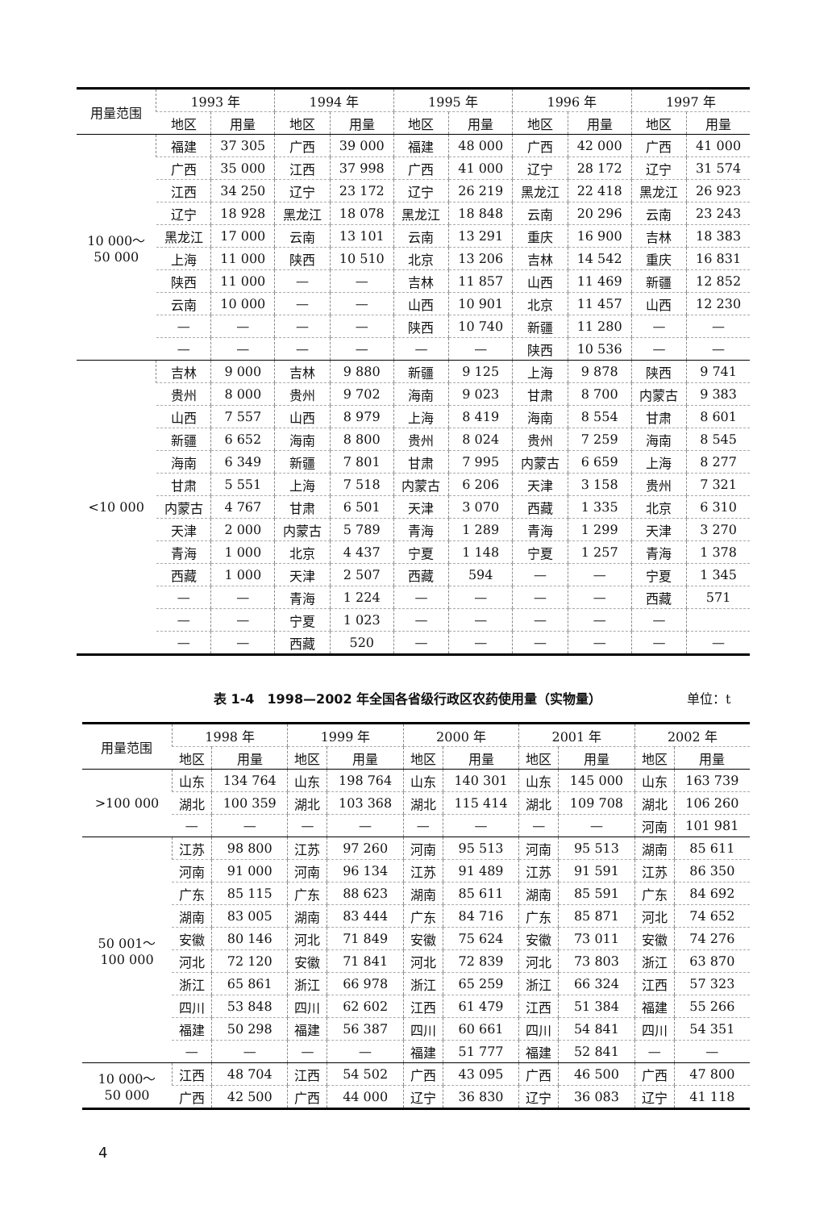| 用量范围 | 1993 年 | | 1994 年 | | 1995 年 | | 1996 年 | | 1997 年 | |
| --- | --- | --- | --- | --- | --- | --- | --- | --- | --- | --- |
| | 地区 | 用量 | 地区 | 用量 | 地区 | 用量 | 地区 | 用量 | 地区 | 用量 |
| 10 000～ 50 000 | 福建 | 37 305 | 广西 | 39 000 | 福建 | 48 000 | 广西 | 42 000 | 广西 | 41 000 |
| | 广西 | 35 000 | 江西 | 37 998 | 广西 | 41 000 | 辽宁 | 28 172 | 辽宁 | 31 574 |
| | 江西 | 34 250 | 辽宁 | 23 172 | 辽宁 | 26 219 | 黑龙江 | 22 418 | 黑龙江 | 26 923 |
| | 辽宁 | 18 928 | 黑龙江 | 18 078 | 黑龙江 | 18 848 | 云南 | 20 296 | 云南 | 23 243 |
| | 黑龙江 | 17 000 | 云南 | 13 101 | 云南 | 13 291 | 重庆 | 16 900 | 吉林 | 18 383 |
| | 上海 | 11 000 | 陕西 | 10 510 | 北京 | 13 206 | 吉林 | 14 542 | 重庆 | 16 831 |
| | 陕西 | 11 000 | — | — | 吉林 | 11 857 | 山西 | 11 469 | 新疆 | 12 852 |
| | 云南 | 10 000 | — | — | 山西 | 10 901 | 北京 | 11 457 | 山西 | 12 230 |
| | — | — | — | — | 陕西 | 10 740 | 新疆 | 11 280 | — | — |
| | — | — | — | — | — | — | 陕西 | 10 536 | — | — |
| <10 000 | 吉林 | 9 000 | 吉林 | 9 880 | 新疆 | 9 125 | 上海 | 9 878 | 陕西 | 9 741 |
| | 贵州 | 8 000 | 贵州 | 9 702 | 海南 | 9 023 | 甘肃 | 8 700 | 内蒙古 | 9 383 |
| | 山西 | 7 557 | 山西 | 8 979 | 上海 | 8 419 | 海南 | 8 554 | 甘肃 | 8 601 |
| | 新疆 | 6 652 | 海南 | 8 800 | 贵州 | 8 024 | 贵州 | 7 259 | 海南 | 8 545 |
| | 海南 | 6 349 | 新疆 | 7 801 | 甘肃 | 7 995 | 内蒙古 | 6 659 | 上海 | 8 277 |
| | 甘肃 | 5 551 | 上海 | 7 518 | 内蒙古 | 6 206 | 天津 | 3 158 | 贵州 | 7 321 |
| | 内蒙古 | 4 767 | 甘肃 | 6 501 | 天津 | 3 070 | 西藏 | 1 335 | 北京 | 6 310 |
| | 天津 | 2 000 | 内蒙古 | 5 789 | 青海 | 1 289 | 青海 | 1 299 | 天津 | 3 270 |
| | 青海 | 1 000 | 北京 | 4 437 | 宁夏 | 1 148 | 宁夏 | 1 257 | 青海 | 1 378 |
| | 西藏 | 1 000 | 天津 | 2 507 | 西藏 | 594 | — | — | 宁夏 | 1 345 |
| | — | — | 青海 | 1 224 | — | — | — | — | 西藏 | 571 |
| | — | — | 宁夏 | 1 023 | — | — | — | — | — | |
| | — | — | 西藏 | 520 | — | — | — | — | — | — |
表 1-4　1998—2002 年全国各省级行政区农药使用量（实物量）
单位：t
| 用量范围 | 1998 年 | | 1999 年 | | 2000 年 | | 2001 年 | | 2002 年 | |
| --- | --- | --- | --- | --- | --- | --- | --- | --- | --- | --- |
| | 地区 | 用量 | 地区 | 用量 | 地区 | 用量 | 地区 | 用量 | 地区 | 用量 |
| >100 000 | 山东 | 134 764 | 山东 | 198 764 | 山东 | 140 301 | 山东 | 145 000 | 山东 | 163 739 |
| | 湖北 | 100 359 | 湖北 | 103 368 | 湖北 | 115 414 | 湖北 | 109 708 | 湖北 | 106 260 |
| | — | — | — | — | — | — | — | — | 河南 | 101 981 |
| 50 001～ 100 000 | 江苏 | 98 800 | 江苏 | 97 260 | 河南 | 95 513 | 河南 | 95 513 | 湖南 | 85 611 |
| | 河南 | 91 000 | 河南 | 96 134 | 江苏 | 91 489 | 江苏 | 91 591 | 江苏 | 86 350 |
| | 广东 | 85 115 | 广东 | 88 623 | 湖南 | 85 611 | 湖南 | 85 591 | 广东 | 84 692 |
| | 湖南 | 83 005 | 湖南 | 83 444 | 广东 | 84 716 | 广东 | 85 871 | 河北 | 74 652 |
| | 安徽 | 80 146 | 河北 | 71 849 | 安徽 | 75 624 | 安徽 | 73 011 | 安徽 | 74 276 |
| | 河北 | 72 120 | 安徽 | 71 841 | 河北 | 72 839 | 河北 | 73 803 | 浙江 | 63 870 |
| | 浙江 | 65 861 | 浙江 | 66 978 | 浙江 | 65 259 | 浙江 | 66 324 | 江西 | 57 323 |
| | 四川 | 53 848 | 四川 | 62 602 | 江西 | 61 479 | 江西 | 51 384 | 福建 | 55 266 |
| | 福建 | 50 298 | 福建 | 56 387 | 四川 | 60 661 | 四川 | 54 841 | 四川 | 54 351 |
| | — | — | — | — | 福建 | 51 777 | 福建 | 52 841 | — | — |
| 10 000～ 50 000 | 江西 | 48 704 | 江西 | 54 502 | 广西 | 43 095 | 广西 | 46 500 | 广西 | 47 800 |
| | 广西 | 42 500 | 广西 | 44 000 | 辽宁 | 36 830 | 辽宁 | 36 083 | 辽宁 | 41 118 |
4